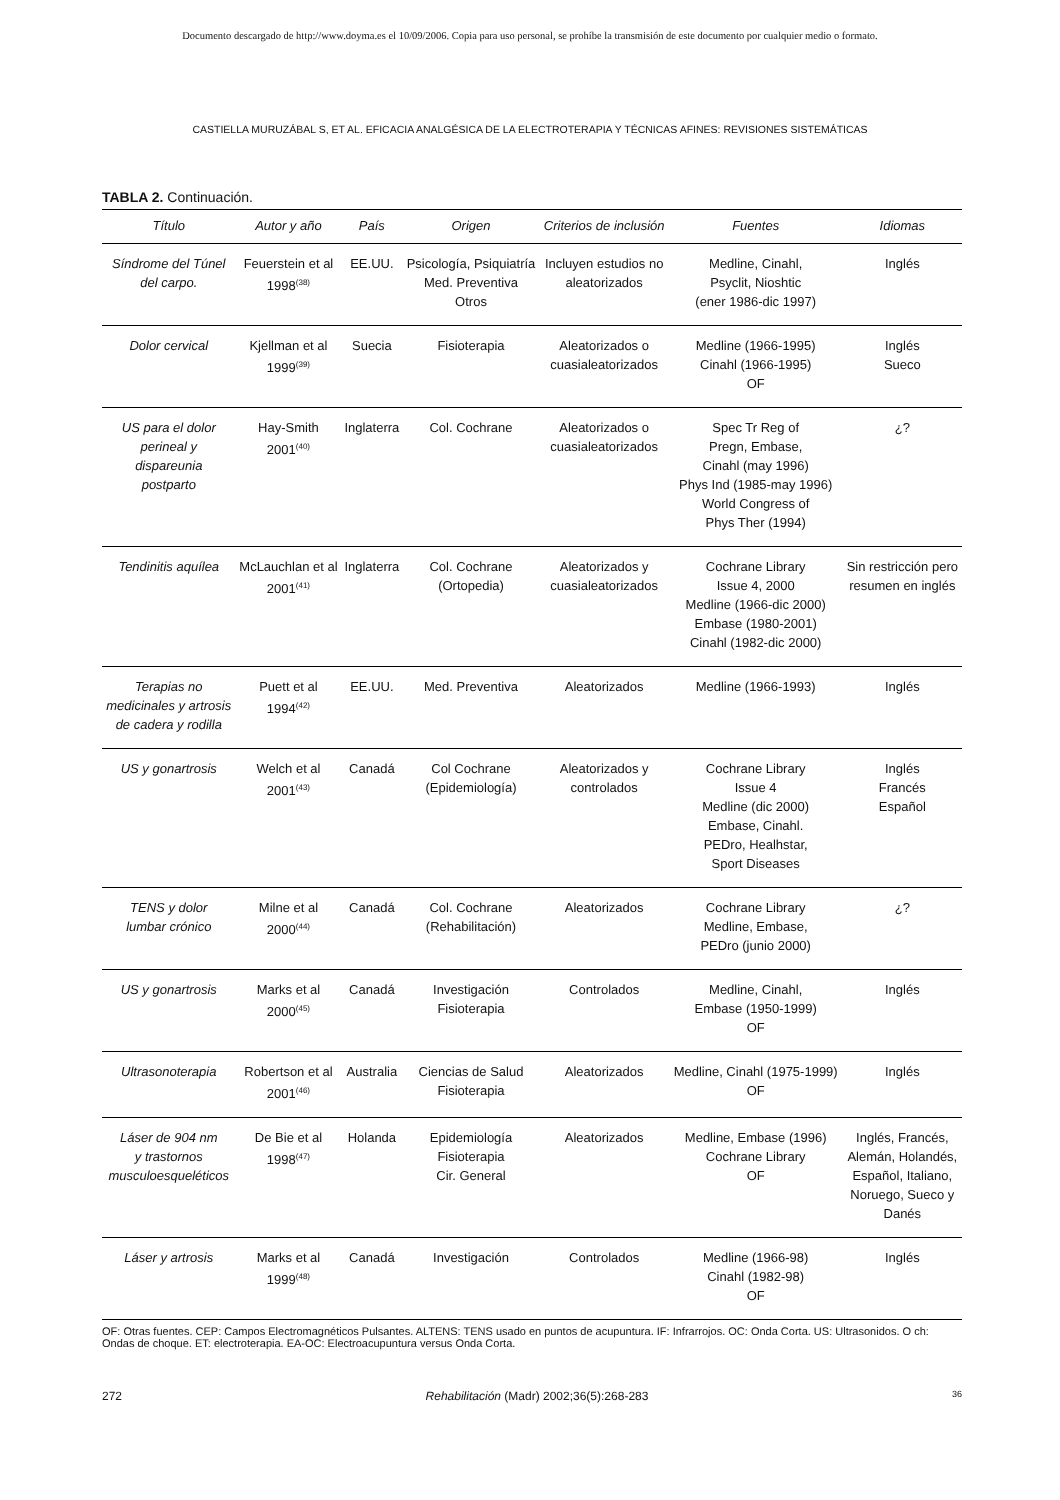Documento descargado de http://www.doyma.es el 10/09/2006. Copia para uso personal, se prohíbe la transmisión de este documento por cualquier medio o formato.
CASTIELLA MURUZÁBAL S, ET AL. EFICACIA ANALGÉSICA DE LA ELECTROTERAPIA Y TÉCNICAS AFINES: REVISIONES SISTEMÁTICAS
TABLA 2. Continuación.
| Título | Autor y año | País | Origen | Criterios de inclusión | Fuentes | Idiomas |
| --- | --- | --- | --- | --- | --- | --- |
| Síndrome del Túnel del carpo. | Feuerstein et al 1998<sup>(38)</sup> | EE.UU. | Psicología, Psiquiatría Med. Preventiva Otros | Incluyen estudios no aleatorizados | Medline, Cinahl, Psyclit, Nioshtic (ener 1986-dic 1997) | Inglés |
| Dolor cervical | Kjellman et al 1999<sup>(39)</sup> | Suecia | Fisioterapia | Aleatorizados o cuasialeatorizados | Medline (1966-1995) Cinahl (1966-1995) OF | Inglés Sueco |
| US para el dolor perineal y dispareunia postparto | Hay-Smith 2001<sup>(40)</sup> | Inglaterra | Col. Cochrane | Aleatorizados o cuasialeatorizados | Spec Tr Reg of Pregn, Embase, Cinahl (may 1996) Phys Ind (1985-may 1996) World Congress of Phys Ther (1994) | ¿? |
| Tendinitis aquílea | McLauchlan et al 2001<sup>(41)</sup> | Inglaterra | Col. Cochrane (Ortopedia) | Aleatorizados y cuasialeatorizados | Cochrane Library Issue 4, 2000 Medline (1966-dic 2000) Embase (1980-2001) Cinahl (1982-dic 2000) | Sin restricción pero resumen en inglés |
| Terapias no medicinales y artrosis de cadera y rodilla | Puett et al 1994<sup>(42)</sup> | EE.UU. | Med. Preventiva | Aleatorizados | Medline (1966-1993) | Inglés |
| US y gonartrosis | Welch et al 2001<sup>(43)</sup> | Canadá | Col Cochrane (Epidemiología) | Aleatorizados y controlados | Cochrane Library Issue 4 Medline (dic 2000) Embase, Cinahl. PEDro, Healhstar, Sport Diseases | Inglés Francés Español |
| TENS y dolor lumbar crónico | Milne et al 2000<sup>(44)</sup> | Canadá | Col. Cochrane (Rehabilitación) | Aleatorizados | Cochrane Library Medline, Embase, PEDro (junio 2000) | ¿? |
| US y gonartrosis | Marks et al 2000<sup>(45)</sup> | Canadá | Investigación Fisioterapia | Controlados | Medline, Cinahl, Embase (1950-1999) OF | Inglés |
| Ultrasonoterapia | Robertson et al 2001<sup>(46)</sup> | Australia | Ciencias de Salud Fisioterapia | Aleatorizados | Medline, Cinahl (1975-1999) OF | Inglés |
| Láser de 904 nm y trastornos musculoesqueléticos | De Bie et al 1998<sup>(47)</sup> | Holanda | Epidemiología Fisioterapia Cir. General | Aleatorizados | Medline, Embase (1996) Cochrane Library OF | Inglés, Francés, Alemán, Holandés, Español, Italiano, Noruego, Sueco y Danés |
| Láser y artrosis | Marks et al 1999<sup>(48)</sup> | Canadá | Investigación | Controlados | Medline (1966-98) Cinahl (1982-98) OF | Inglés |
OF: Otras fuentes. CEP: Campos Electromagnéticos Pulsantes. ALTENS: TENS usado en puntos de acupuntura. IF: Infrarrojos. OC: Onda Corta. US: Ultrasonidos. O ch: Ondas de choque. ET: electroterapia. EA-OC: Electroacupuntura versus Onda Corta.
272 Rehabilitación (Madr) 2002;36(5):268-283 36